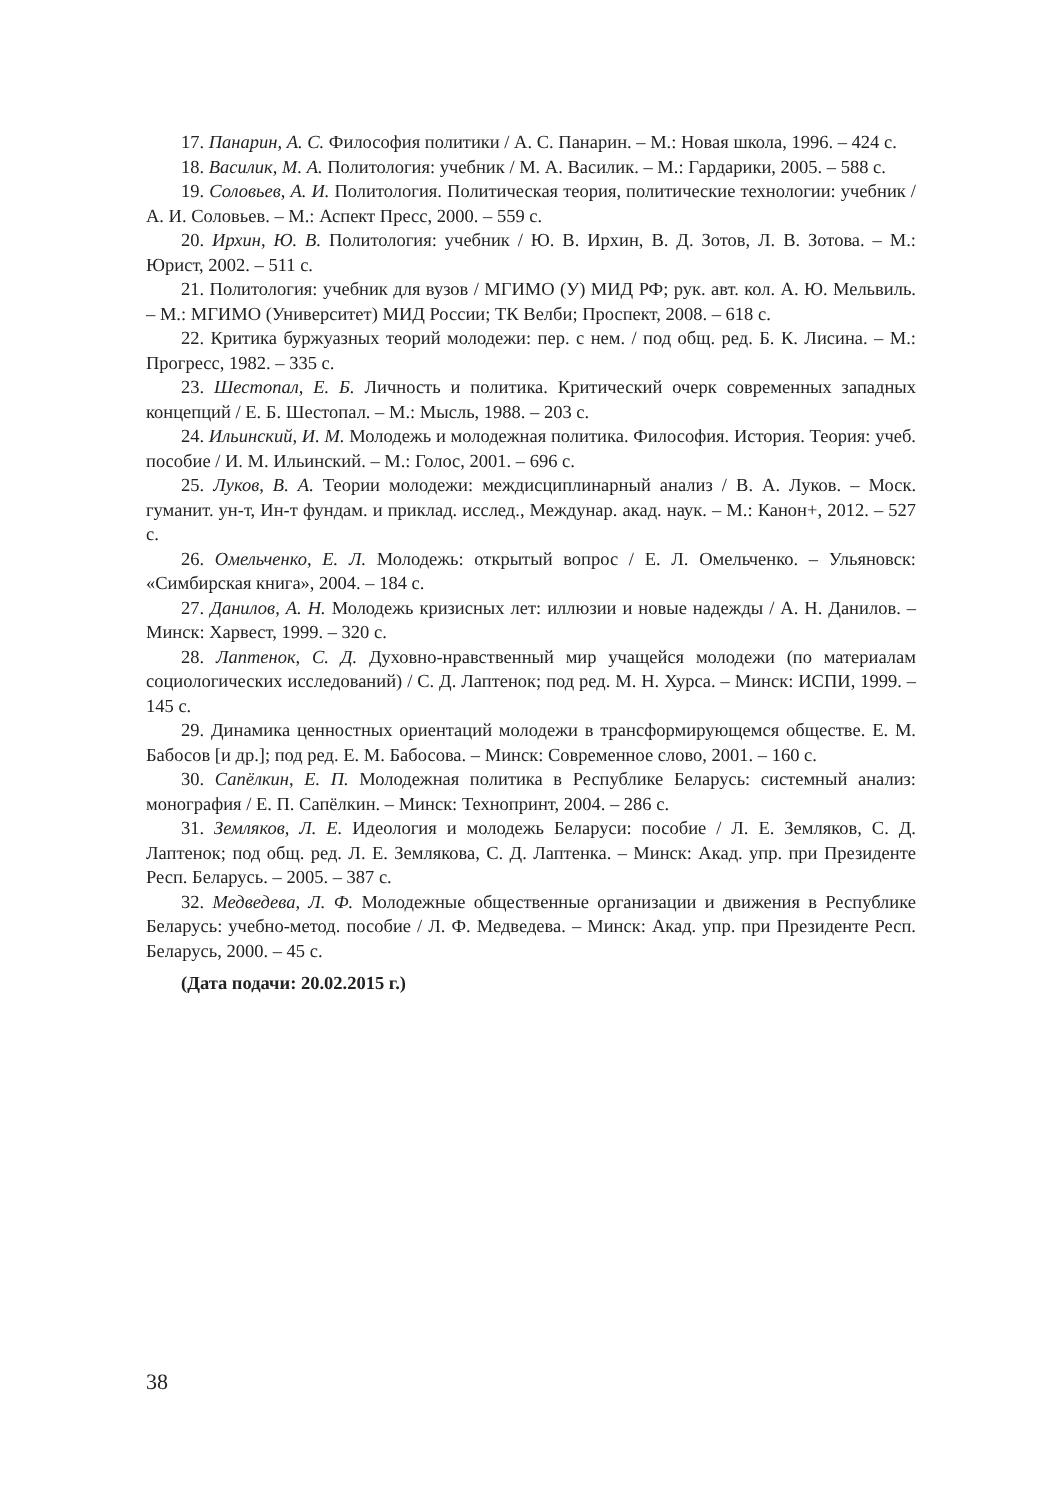17. Панарин, А. С. Философия политики / А. С. Панарин. – М.: Новая школа, 1996. – 424 с.
18. Василик, М. А. Политология: учебник / М. А. Василик. – М.: Гардарики, 2005. – 588 с.
19. Соловьев, А. И. Политология. Политическая теория, политические технологии: учебник / А. И. Соловьев. – М.: Аспект Пресс, 2000. – 559 с.
20. Ирхин, Ю. В. Политология: учебник / Ю. В. Ирхин, В. Д. Зотов, Л. В. Зотова. – М.: Юрист, 2002. – 511 с.
21. Политология: учебник для вузов / МГИМО (У) МИД РФ; рук. авт. кол. А. Ю. Мельвиль. – М.: МГИМО (Университет) МИД России; ТК Велби; Проспект, 2008. – 618 с.
22. Критика буржуазных теорий молодежи: пер. с нем. / под общ. ред. Б. К. Лисина. – М.: Прогресс, 1982. – 335 с.
23. Шестопал, Е. Б. Личность и политика. Критический очерк современных западных концепций / Е. Б. Шестопал. – М.: Мысль, 1988. – 203 с.
24. Ильинский, И. М. Молодежь и молодежная политика. Философия. История. Теория: учеб. пособие / И. М. Ильинский. – М.: Голос, 2001. – 696 с.
25. Луков, В. А. Теории молодежи: междисциплинарный анализ / В. А. Луков. – Моск. гуманит. ун-т, Ин-т фундам. и приклад. исслед., Междунар. акад. наук. – М.: Канон+, 2012. – 527 с.
26. Омельченко, Е. Л. Молодежь: открытый вопрос / Е. Л. Омельченко. – Ульяновск: «Симбирская книга», 2004. – 184 с.
27. Данилов, А. Н. Молодежь кризисных лет: иллюзии и новые надежды / А. Н. Данилов. – Минск: Харвест, 1999. – 320 с.
28. Лаптенок, С. Д. Духовно-нравственный мир учащейся молодежи (по материалам социологических исследований) / С. Д. Лаптенок; под ред. М. Н. Хурса. – Минск: ИСПИ, 1999. – 145 с.
29. Динамика ценностных ориентаций молодежи в трансформирующемся обществе. Е. М. Бабосов [и др.]; под ред. Е. М. Бабосова. – Минск: Современное слово, 2001. – 160 с.
30. Сапёлкин, Е. П. Молодежная политика в Республике Беларусь: системный анализ: монография / Е. П. Сапёлкин. – Минск: Технопринт, 2004. – 286 с.
31. Земляков, Л. Е. Идеология и молодежь Беларуси: пособие / Л. Е. Земляков, С. Д. Лаптенок; под общ. ред. Л. Е. Землякова, С. Д. Лаптенка. – Минск: Акад. упр. при Президенте Респ. Беларусь. – 2005. – 387 с.
32. Медведева, Л. Ф. Молодежные общественные организации и движения в Республике Беларусь: учебно-метод. пособие / Л. Ф. Медведева. – Минск: Акад. упр. при Президенте Респ. Беларусь, 2000. – 45 с.
(Дата подачи: 20.02.2015 г.)
38